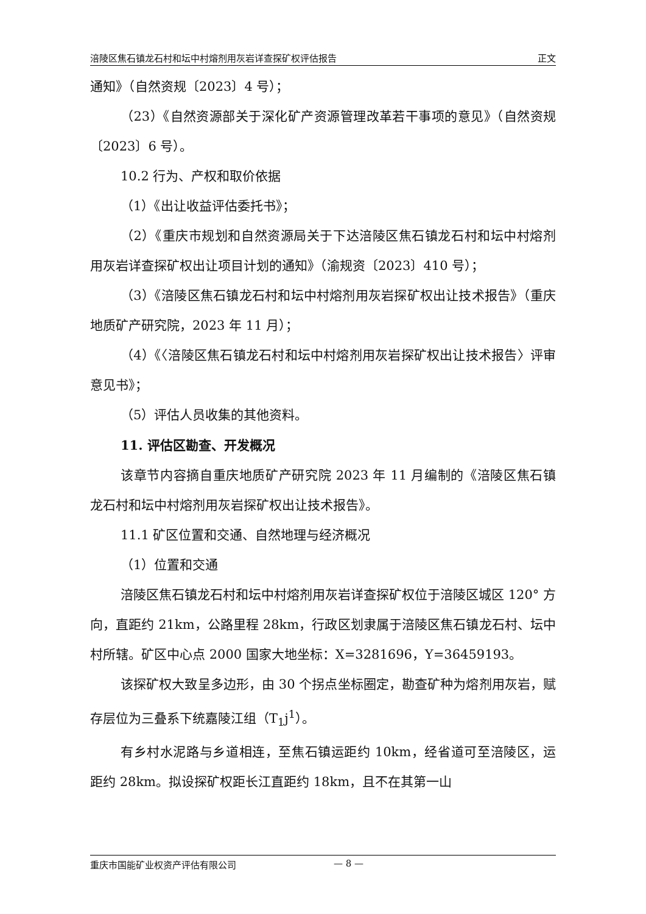涪陵区焦石镇龙石村和坛中村熔剂用灰岩详查探矿权评估报告 正文
通知》（自然资规〔2023〕4 号）；
（23）《自然资源部关于深化矿产资源管理改革若干事项的意见》（自然资规〔2023〕6 号）。
10.2 行为、产权和取价依据
（1）《出让收益评估委托书》；
（2）《重庆市规划和自然资源局关于下达涪陵区焦石镇龙石村和坛中村熔剂用灰岩详查探矿权出让项目计划的通知》（渝规资〔2023〕410 号）；
（3）《涪陵区焦石镇龙石村和坛中村熔剂用灰岩探矿权出让技术报告》（重庆地质矿产研究院，2023 年 11 月）；
（4）《〈涪陵区焦石镇龙石村和坛中村熔剂用灰岩探矿权出让技术报告〉评审意见书》；
（5）评估人员收集的其他资料。
11. 评估区勘查、开发概况
该章节内容摘自重庆地质矿产研究院 2023 年 11 月编制的《涪陵区焦石镇龙石村和坛中村熔剂用灰岩探矿权出让技术报告》。
11.1 矿区位置和交通、自然地理与经济概况
（1）位置和交通
涪陵区焦石镇龙石村和坛中村熔剂用灰岩详查探矿权位于涪陵区城区 120° 方向，直距约 21km，公路里程 28km，行政区划隶属于涪陵区焦石镇龙石村、坛中村所辖。矿区中心点 2000 国家大地坐标：X=3281696，Y=36459193。
该探矿权大致呈多边形，由 30 个拐点坐标圈定，勘查矿种为熔剂用灰岩，赋存层位为三叠系下统嘉陵江组（T<sub>1</sub>j<sup>1</sup>）。
有乡村水泥路与乡道相连，至焦石镇运距约 10km，经省道可至涪陵区，运距约 28km。拟设探矿权距长江直距约 18km，且不在其第一山
重庆市国能矿业权资产评估有限公司 — 8 —